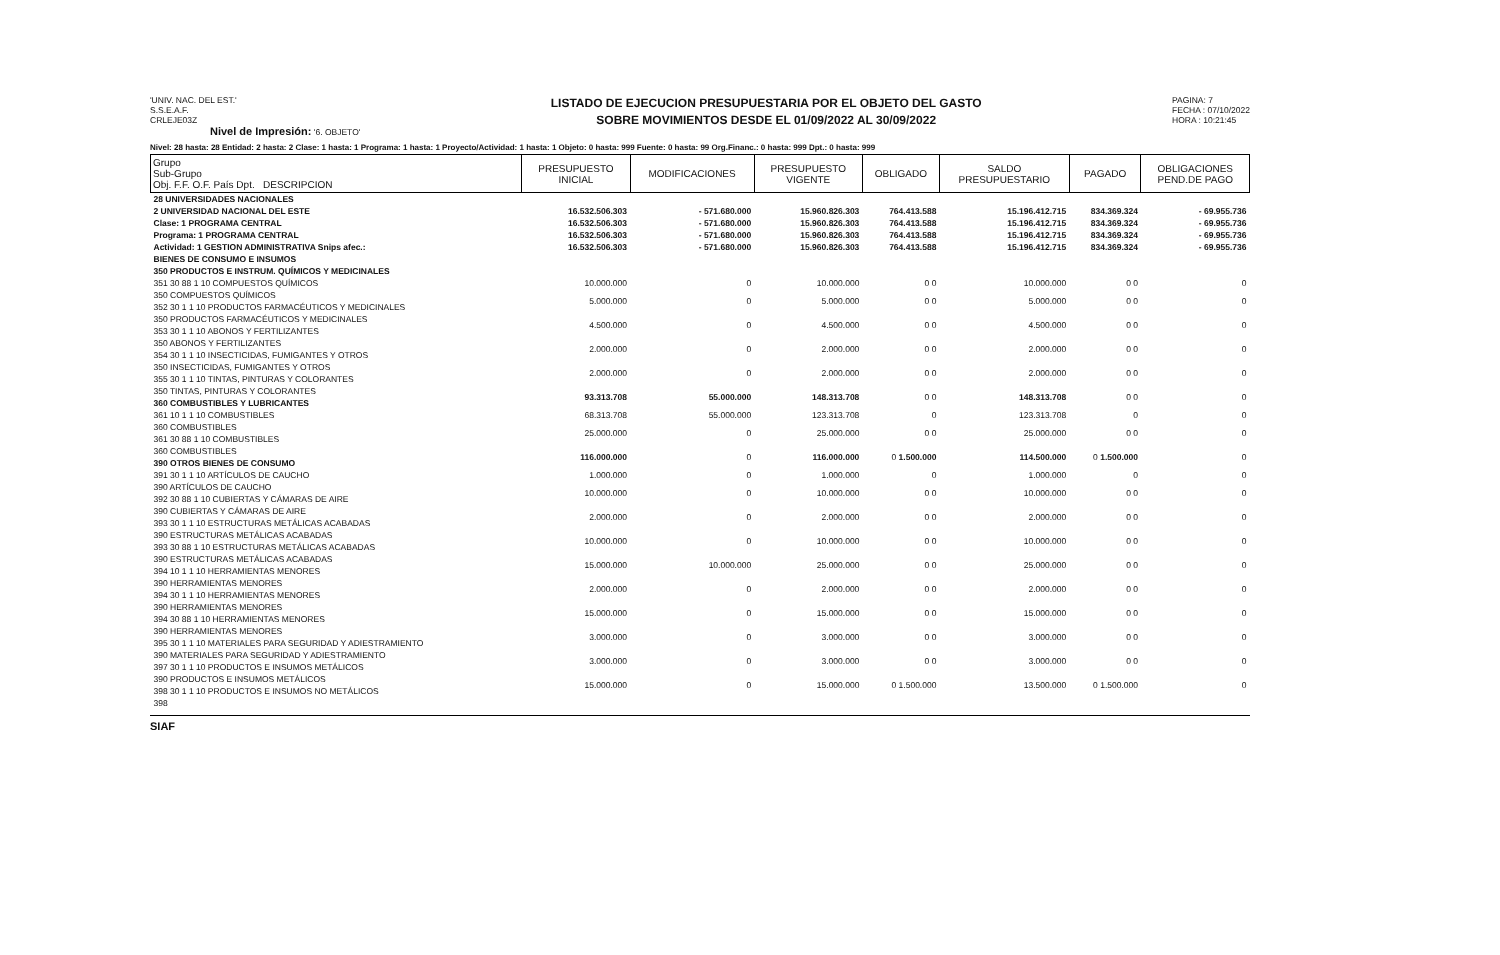'UNIV. NAC. DEL EST.'
S.S.E.A.F.
CRLEJE03Z
Nivel de Impresión: '6. OBJETO'
LISTADO DE EJECUCION PRESUPUESTARIA POR EL OBJETO DEL GASTO
SOBRE MOVIMIENTOS DESDE EL 01/09/2022 AL 30/09/2022
PAGINA: 7
FECHA : 07/10/2022
HORA : 10:21:45
Nivel: 28 hasta: 28 Entidad: 2 hasta: 2 Clase: 1 hasta: 1 Programa: 1 hasta: 1 Proyecto/Actividad: 1 hasta: 1 Objeto: 0 hasta: 999 Fuente: 0 hasta: 99 Org.Financ.: 0 hasta: 999 Dpt.: 0 hasta: 999
| Grupo Sub-Grupo Obj. F.F. O.F. País Dpt. DESCRIPCION | PRESUPUESTO INICIAL | MODIFICACIONES | PRESUPUESTO VIGENTE | OBLIGADO | SALDO PRESUPUESTARIO | PAGADO | OBLIGACIONES PEND.DE PAGO |
| --- | --- | --- | --- | --- | --- | --- | --- |
| 28 UNIVERSIDADES NACIONALES | | | | | | | |
| 2 UNIVERSIDAD NACIONAL DEL ESTE | 16.532.506.303 | - 571.680.000 | 15.960.826.303 | 764.413.588 | 15.196.412.715 | 834.369.324 | - 69.955.736 |
| Clase: 1 PROGRAMA CENTRAL | 16.532.506.303 | - 571.680.000 | 15.960.826.303 | 764.413.588 | 15.196.412.715 | 834.369.324 | - 69.955.736 |
| Programa: 1 PROGRAMA CENTRAL | 16.532.506.303 | - 571.680.000 | 15.960.826.303 | 764.413.588 | 15.196.412.715 | 834.369.324 | - 69.955.736 |
| Actividad: 1 GESTION ADMINISTRATIVA Snips afec.: | 16.532.506.303 | - 571.680.000 | 15.960.826.303 | 764.413.588 | 15.196.412.715 | 834.369.324 | - 69.955.736 |
| BIENES DE CONSUMO E INSUMOS | | | | | | | |
| 350 PRODUCTOS E INSTRUM. QUÍMICOS Y MEDICINALES | | | | | | | |
| 351 30 88 1 10 COMPUESTOS QUÍMICOS | 10.000.000 | 0 | 10.000.000 | 0 0 | 10.000.000 | 0 0 | 0 |
| 350 COMPUESTOS QUÍMICOS 352 30 1 1 10 PRODUCTOS FARMACÉUTICOS Y MEDICINALES | 5.000.000 | 0 | 5.000.000 | 0 0 | 5.000.000 | 0 0 | 0 |
| 350 PRODUCTOS FARMACÉUTICOS Y MEDICINALES 353 30 1 1 10 ABONOS Y FERTILIZANTES | 4.500.000 | 0 | 4.500.000 | 0 0 | 4.500.000 | 0 0 | 0 |
| 350 ABONOS Y FERTILIZANTES 354 30 1 1 10 INSECTICIDAS, FUMIGANTES Y OTROS | 2.000.000 | 0 | 2.000.000 | 0 0 | 2.000.000 | 0 0 | 0 |
| 350 INSECTICIDAS, FUMIGANTES Y OTROS 355 30 1 1 10 TINTAS, PINTURAS Y COLORANTES | 2.000.000 | 0 | 2.000.000 | 0 0 | 2.000.000 | 0 0 | 0 |
| 350 TINTAS, PINTURAS Y COLORANTES 360 COMBUSTIBLES Y LUBRICANTES | 93.313.708 | 55.000.000 | 148.313.708 | 0 0 | 148.313.708 | 0 0 | 0 |
| 361 10 1 1 10 COMBUSTIBLES | 68.313.708 | 55.000.000 | 123.313.708 | 0 | 123.313.708 | 0 | 0 |
| 360 COMBUSTIBLES 361 30 88 1 10 COMBUSTIBLES | 25.000.000 | 0 | 25.000.000 | 0 0 | 25.000.000 | 0 0 | 0 |
| 360 COMBUSTIBLES 390 OTROS BIENES DE CONSUMO | 116.000.000 | 0 | 116.000.000 | 0 1.500.000 | 114.500.000 | 0 1.500.000 | 0 |
| 391 30 1 1 10 ARTÍCULOS DE CAUCHO | 1.000.000 | 0 | 1.000.000 | 0 | 1.000.000 | 0 | 0 |
| 390 ARTÍCULOS DE CAUCHO 392 30 88 1 10 CUBIERTAS Y CÁMARAS DE AIRE | 10.000.000 | 0 | 10.000.000 | 0 0 | 10.000.000 | 0 0 | 0 |
| 390 CUBIERTAS Y CÁMARAS DE AIRE 393 30 1 1 10 ESTRUCTURAS METÁLICAS ACABADAS | 2.000.000 | 0 | 2.000.000 | 0 0 | 2.000.000 | 0 0 | 0 |
| 390 ESTRUCTURAS METÁLICAS ACABADAS 393 30 88 1 10 ESTRUCTURAS METÁLICAS ACABADAS | 10.000.000 | 0 | 10.000.000 | 0 0 | 10.000.000 | 0 0 | 0 |
| 390 ESTRUCTURAS METÁLICAS ACABADAS 394 10 1 1 10 HERRAMIENTAS MENORES | 15.000.000 | 10.000.000 | 25.000.000 | 0 0 | 25.000.000 | 0 0 | 0 |
| 390 HERRAMIENTAS MENORES 394 30 1 1 10 HERRAMIENTAS MENORES | 2.000.000 | 0 | 2.000.000 | 0 0 | 2.000.000 | 0 0 | 0 |
| 390 HERRAMIENTAS MENORES 394 30 88 1 10 HERRAMIENTAS MENORES | 15.000.000 | 0 | 15.000.000 | 0 0 | 15.000.000 | 0 0 | 0 |
| 390 HERRAMIENTAS MENORES 395 30 1 1 10 MATERIALES PARA SEGURIDAD Y ADIESTRAMIENTO | 3.000.000 | 0 | 3.000.000 | 0 0 | 3.000.000 | 0 0 | 0 |
| 390 MATERIALES PARA SEGURIDAD Y ADIESTRAMIENTO 397 30 1 1 10 PRODUCTOS E INSUMOS METÁLICOS | 3.000.000 | 0 | 3.000.000 | 0 0 | 3.000.000 | 0 0 | 0 |
| 390 PRODUCTOS E INSUMOS METÁLICOS 398 30 1 1 10 PRODUCTOS E INSUMOS NO METÁLICOS | 15.000.000 | 0 | 15.000.000 | 0 1.500.000 | 13.500.000 | 0 1.500.000 | 0 |
| 398 | | | | | | | |
SIAF